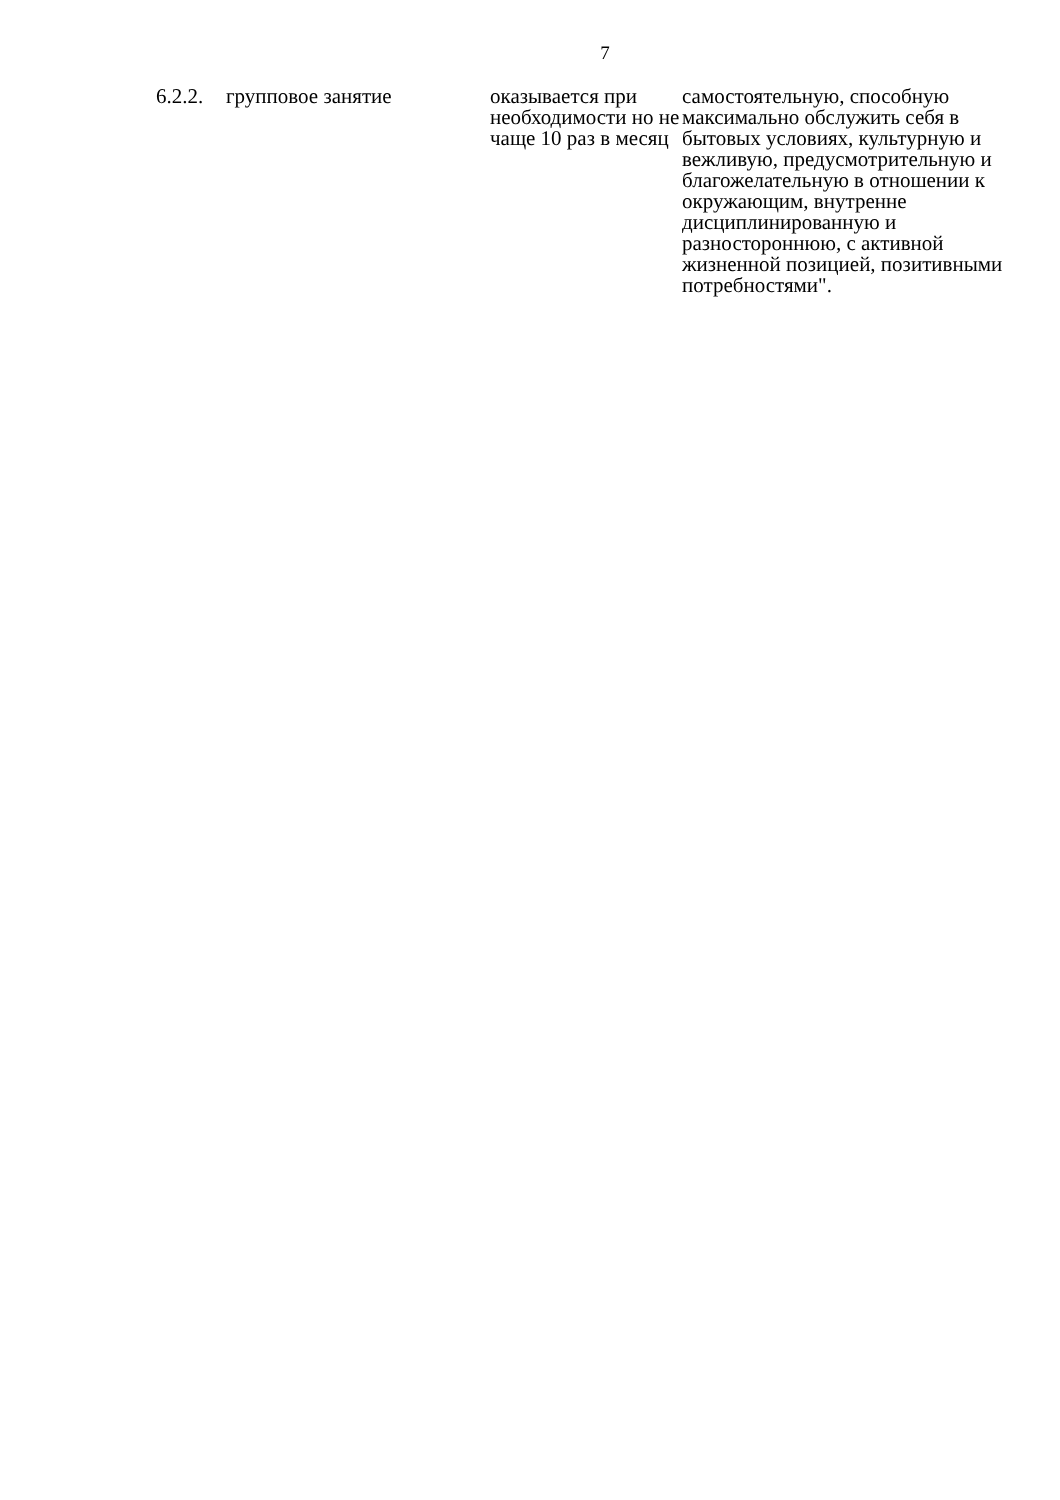7
| 6.2.2. | групповое занятие | оказывается при необходимости но не чаще 10 раз в месяц | самостоятельную, способную максимально обслужить себя в бытовых условиях, культурную и вежливую, предусмотрительную и благожелательную в отношении к окружающим, внутренне дисциплинированную и разностороннюю, с активной жизненной позицией, позитивными потребностями". |